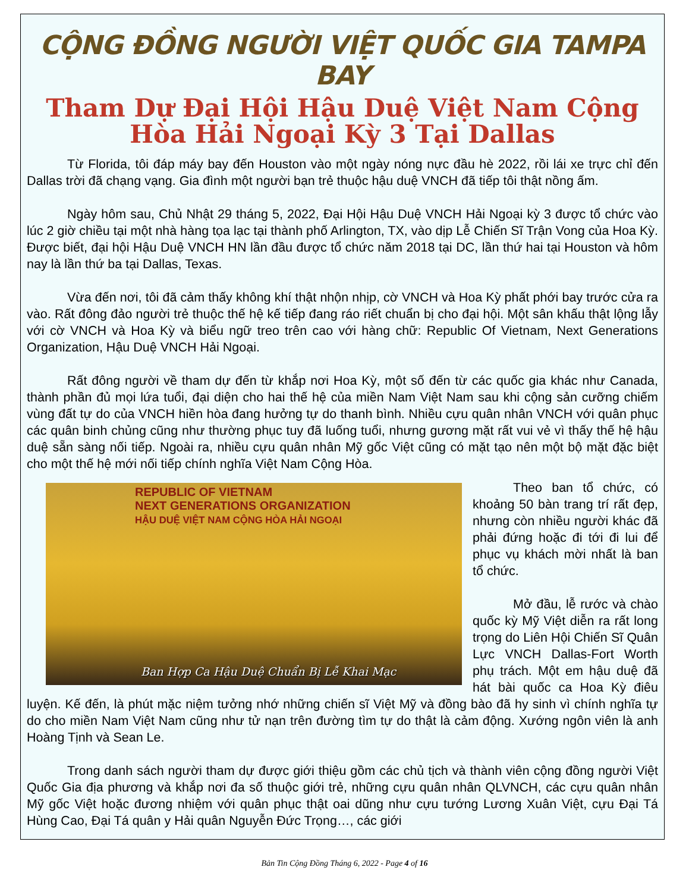CỘNG ĐỒNG NGƯỜI VIỆT QUỐC GIA TAMPA BAY
Tham Dự Đại Hội Hậu Duệ Việt Nam Cộng Hòa Hải Ngoại Kỳ 3 Tại Dallas
Từ Florida, tôi đáp máy bay đến Houston vào một ngày nóng nực đầu hè 2022, rồi lái xe trực chỉ đến Dallas trời đã chạng vạng. Gia đình một người bạn trẻ thuộc hậu duệ VNCH đã tiếp tôi thật nồng ấm.
Ngày hôm sau, Chủ Nhật 29 tháng 5, 2022, Đại Hội Hậu Duệ VNCH Hải Ngoại kỳ 3 được tổ chức vào lúc 2 giờ chiều tại một nhà hàng tọa lạc tại thành phố Arlington, TX, vào dịp Lễ Chiến Sĩ Trận Vong của Hoa Kỳ. Được biết, đại hội Hậu Duệ VNCH HN lần đầu được tổ chức năm 2018 tại DC, lần thứ hai tại Houston và hôm nay là lần thứ ba tại Dallas, Texas.
Vừa đến nơi, tôi đã cảm thấy không khí thật nhộn nhịp, cờ VNCH và Hoa Kỳ phất phới bay trước cửa ra vào. Rất đông đảo người trẻ thuộc thế hệ kế tiếp đang ráo riết chuẩn bị cho đại hội. Một sân khấu thật lộng lẫy với cờ VNCH và Hoa Kỳ và biểu ngữ treo trên cao với hàng chữ: Republic Of Vietnam, Next Generations Organization, Hậu Duệ VNCH Hải Ngoại.
Rất đông người về tham dự đến từ khắp nơi Hoa Kỳ, một số đến từ các quốc gia khác như Canada, thành phần đủ mọi lứa tuổi, đại diện cho hai thế hệ của miền Nam Việt Nam sau khi cộng sản cưỡng chiếm vùng đất tự do của VNCH hiền hòa đang hưởng tự do thanh bình. Nhiều cựu quân nhân VNCH với quân phục các quân binh chủng cũng như thường phục tuy đã luống tuổi, nhưng gương mặt rất vui vẻ vì thấy thế hệ hậu duệ sẵn sàng nối tiếp. Ngoài ra, nhiều cựu quân nhân Mỹ gốc Việt cũng có mặt tạo nên một bộ mặt đặc biệt cho một thế hệ mới nối tiếp chính nghĩa Việt Nam Cộng Hòa.
REPUBLIC OF VIETNAM
NEXT GENERATIONS ORGANIZATION
HẬU DUỆ VIỆT NAM CỘNG HÒA HẢI NGOẠI
Ban Hợp Ca Hậu Duệ Chuẩn Bị Lễ Khai Mạc
Theo ban tổ chức, có khoảng 50 bàn trang trí rất đẹp, nhưng còn nhiều người khác đã phải đứng hoặc đi tới đi lui để phục vụ khách mời nhất là ban tổ chức.
Mở đầu, lễ rước và chào quốc kỳ Mỹ Việt diễn ra rất long trọng do Liên Hội Chiến Sĩ Quân Lực VNCH Dallas-Fort Worth phụ trách. Một em hậu duệ đã hát bài quốc ca Hoa Kỳ điêu luyện. Kế đến, là phút mặc niệm tưởng nhớ những chiến sĩ Việt Mỹ và đồng bào đã hy sinh vì chính nghĩa tự do cho miền Nam Việt Nam cũng như tử nạn trên đường tìm tự do thật là cảm động. Xướng ngôn viên là anh Hoàng Tịnh và Sean Le.
Trong danh sách người tham dự được giới thiệu gồm các chủ tịch và thành viên cộng đồng người Việt Quốc Gia địa phương và khắp nơi đa số thuộc giới trẻ, những cựu quân nhân QLVNCH, các cựu quân nhân Mỹ gốc Việt hoặc đương nhiệm với quân phục thật oai dũng như cựu tướng Lương Xuân Việt, cựu Đại Tá Hùng Cao, Đại Tá quân y Hải quân Nguyễn Đức Trọng…, các giới
Bản Tin Cộng Đồng Tháng 6, 2022 - Page 4 of 16